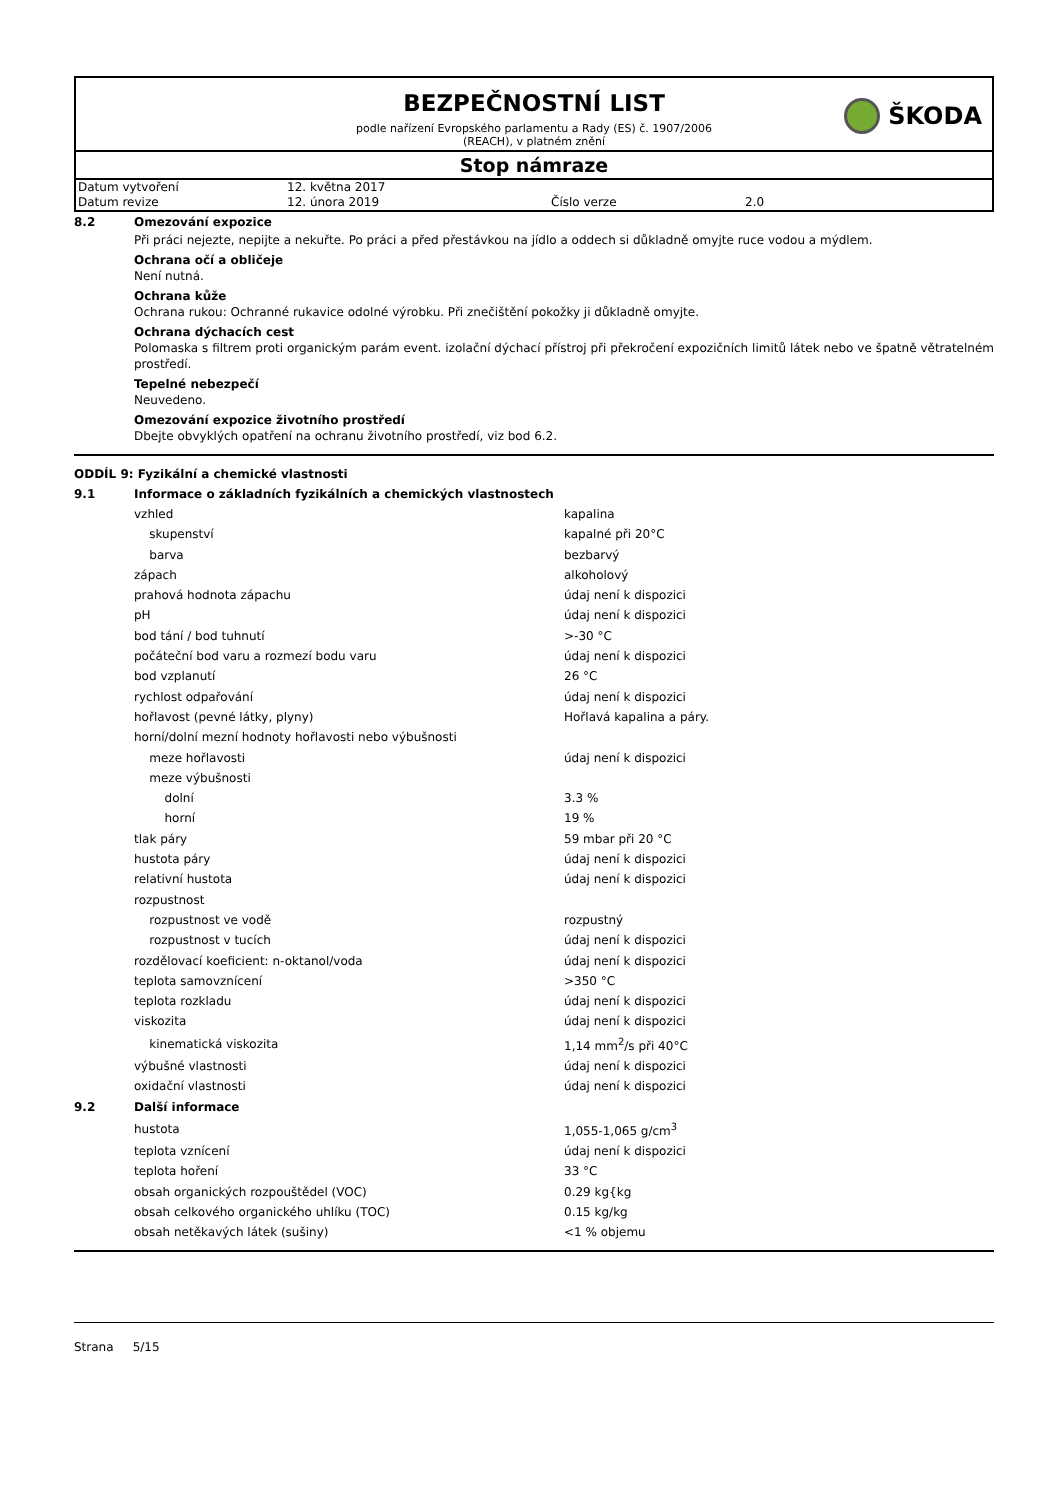BEZPEČNOSTNÍ LIST
ŠKODA
podle nařízení Evropského parlamentu a Rady (ES) č. 1907/2006
(REACH), v platném znění
Stop námraze
| Datum vytvoření | 12. května 2017 | | |
| Datum revize | 12. února 2019 | Číslo verze | 2.0 |
8.2 Omezování expozice
Při práci nejezte, nepijte a nekuřte. Po práci a před přestávkou na jídlo a oddech si důkladně omyjte ruce vodou a mýdlem.
Ochrana očí a obličeje
Není nutná.
Ochrana kůže
Ochrana rukou: Ochranné rukavice odolné výrobku. Při znečištění pokožky ji důkladně omyjte.
Ochrana dýchacích cest
Polomaska s filtrem proti organickým parám event. izolační dýchací přístroj při překročení expozičních limitů látek nebo ve špatně větratelném prostředí.
Tepelné nebezpečí
Neuvedeno.
Omezování expozice životního prostředí
Dbejte obvyklých opatření na ochranu životního prostředí, viz bod 6.2.
ODDÍL 9: Fyzikální a chemické vlastnosti
9.1 Informace o základních fyzikálních a chemických vlastnostech
| vzhled | kapalina |
| skupenství | kapalné při 20°C |
| barva | bezbarvý |
| zápach | alkoholový |
| prahová hodnota zápachu | údaj není k dispozici |
| pH | údaj není k dispozici |
| bod tání / bod tuhnutí | >-30 °C |
| počáteční bod varu a rozmezí bodu varu | údaj není k dispozici |
| bod vzplanutí | 26 °C |
| rychlost odpařování | údaj není k dispozici |
| hořlavost (pevné látky, plyny) | Hořlavá kapalina a páry. |
| horní/dolní mezní hodnoty hořlavosti nebo výbušnosti | |
| meze hořlavosti | údaj není k dispozici |
| meze výbušnosti | |
| dolní | 3.3 % |
| horní | 19 % |
| tlak páry | 59 mbar při 20 °C |
| hustota páry | údaj není k dispozici |
| relativní hustota | údaj není k dispozici |
| rozpustnost | |
| rozpustnost ve vodě | rozpustný |
| rozpustnost v tucích | údaj není k dispozici |
| rozdělovací koeficient: n-oktanol/voda | údaj není k dispozici |
| teplota samovznícení | >350 °C |
| teplota rozkladu | údaj není k dispozici |
| viskozita | údaj není k dispozici |
| kinematická viskozita | 1,14 mm<sup>2</sup>/s při 40°C |
| výbušné vlastnosti | údaj není k dispozici |
| oxidační vlastnosti | údaj není k dispozici |
9.2 Další informace
| hustota | 1,055-1,065 g/cm<sup>3</sup> |
| teplota vznícení | údaj není k dispozici |
| teplota hoření | 33 °C |
| obsah organických rozpouštědel (VOC) | 0.29 kg{kg |
| obsah celkového organického uhlíku (TOC) | 0.15 kg/kg |
| obsah netěkavých látek (sušiny) | <1 % objemu |
Strana 5/15